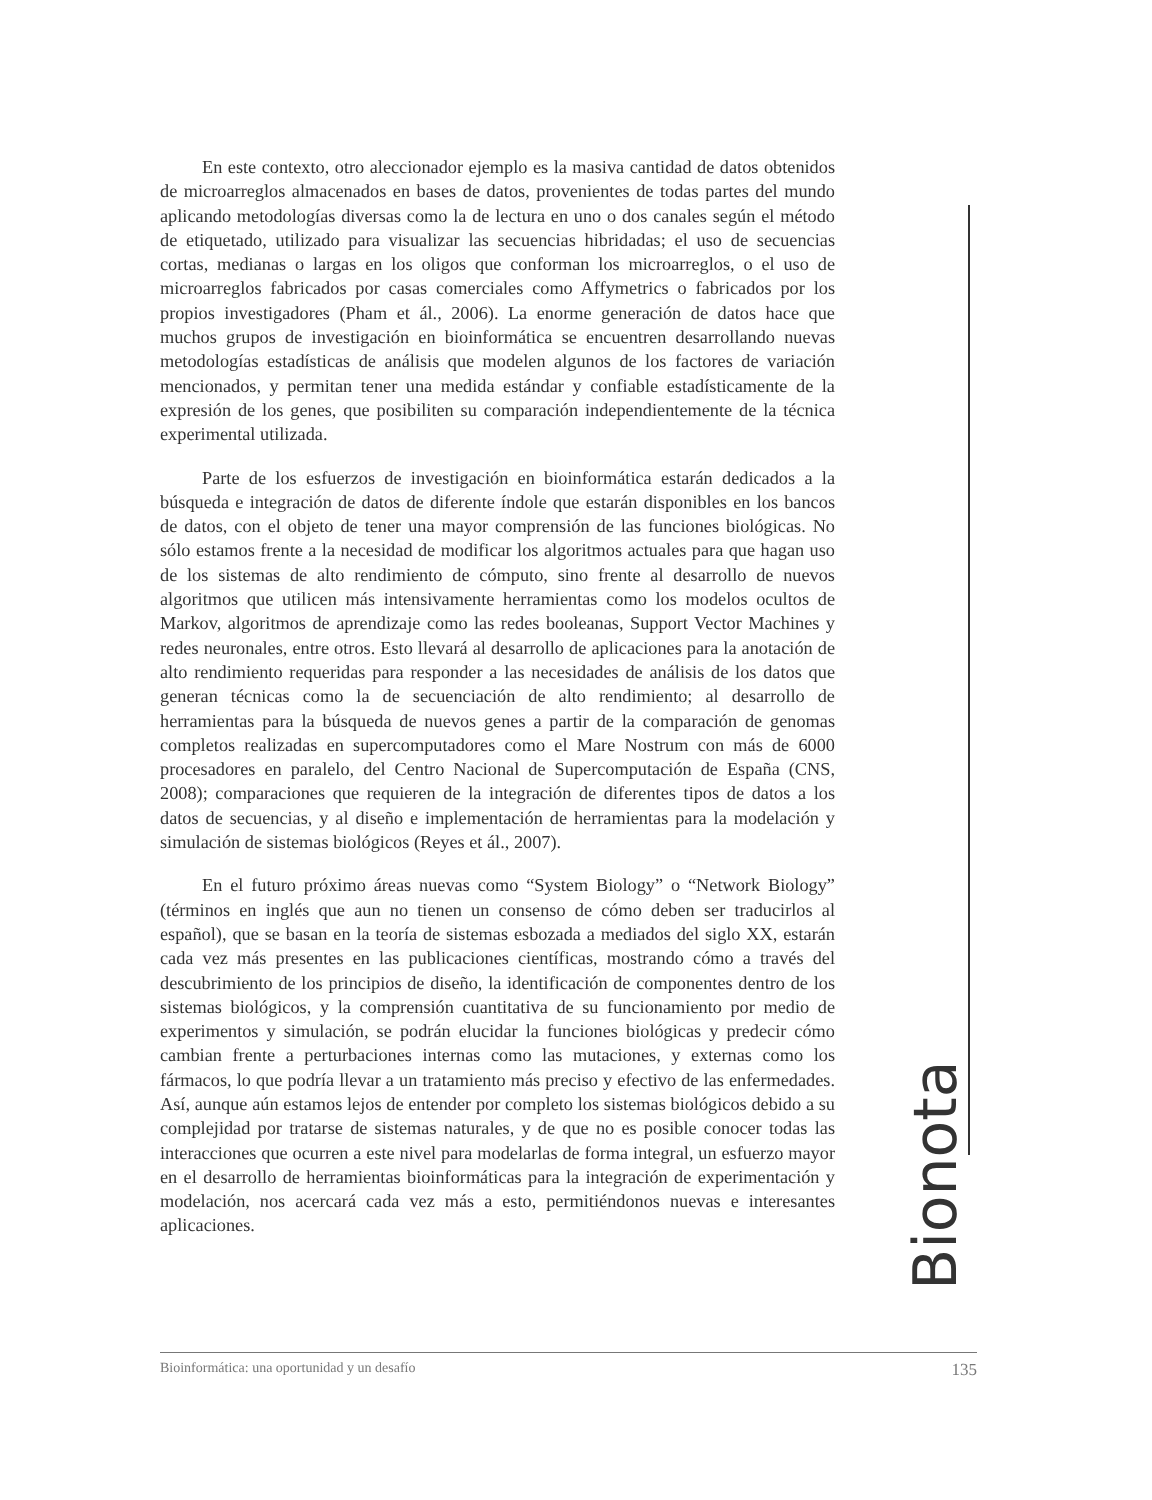Bionota
En este contexto, otro aleccionador ejemplo es la masiva cantidad de datos obtenidos de microarreglos almacenados en bases de datos, provenientes de todas partes del mundo aplicando metodologías diversas como la de lectura en uno o dos canales según el método de etiquetado, utilizado para visualizar las secuencias hibridadas; el uso de secuencias cortas, medianas o largas en los oligos que conforman los microarreglos, o el uso de microarreglos fabricados por casas comerciales como Affymetrics o fabricados por los propios investigadores (Pham et ál., 2006). La enorme generación de datos hace que muchos grupos de investigación en bioinformática se encuentren desarrollando nuevas metodologías estadísticas de análisis que modelen algunos de los factores de variación mencionados, y permitan tener una medida estándar y confiable estadísticamente de la expresión de los genes, que posibiliten su comparación independientemente de la técnica experimental utilizada.
Parte de los esfuerzos de investigación en bioinformática estarán dedicados a la búsqueda e integración de datos de diferente índole que estarán disponibles en los bancos de datos, con el objeto de tener una mayor comprensión de las funciones biológicas. No sólo estamos frente a la necesidad de modificar los algoritmos actuales para que hagan uso de los sistemas de alto rendimiento de cómputo, sino frente al desarrollo de nuevos algoritmos que utilicen más intensivamente herramientas como los modelos ocultos de Markov, algoritmos de aprendizaje como las redes booleanas, Support Vector Machines y redes neuronales, entre otros. Esto llevará al desarrollo de aplicaciones para la anotación de alto rendimiento requeridas para responder a las necesidades de análisis de los datos que generan técnicas como la de secuenciación de alto rendimiento; al desarrollo de herramientas para la búsqueda de nuevos genes a partir de la comparación de genomas completos realizadas en supercomputadores como el Mare Nostrum con más de 6000 procesadores en paralelo, del Centro Nacional de Supercomputación de España (CNS, 2008); comparaciones que requieren de la integración de diferentes tipos de datos a los datos de secuencias, y al diseño e implementación de herramientas para la modelación y simulación de sistemas biológicos (Reyes et ál., 2007).
En el futuro próximo áreas nuevas como “System Biology” o “Network Biology” (términos en inglés que aun no tienen un consenso de cómo deben ser traducirlos al español), que se basan en la teoría de sistemas esbozada a mediados del siglo XX, estarán cada vez más presentes en las publicaciones científicas, mostrando cómo a través del descubrimiento de los principios de diseño, la identificación de componentes dentro de los sistemas biológicos, y la comprensión cuantitativa de su funcionamiento por medio de experimentos y simulación, se podrán elucidar la funciones biológicas y predecir cómo cambian frente a perturbaciones internas como las mutaciones, y externas como los fármacos, lo que podría llevar a un tratamiento más preciso y efectivo de las enfermedades. Así, aunque aún estamos lejos de entender por completo los sistemas biológicos debido a su complejidad por tratarse de sistemas naturales, y de que no es posible conocer todas las interacciones que ocurren a este nivel para modelarlas de forma integral, un esfuerzo mayor en el desarrollo de herramientas bioinformáticas para la integración de experimentación y modelación, nos acercará cada vez más a esto, permitiéndonos nuevas e interesantes aplicaciones.
Bioinformática: una oportunidad y un desafío 135